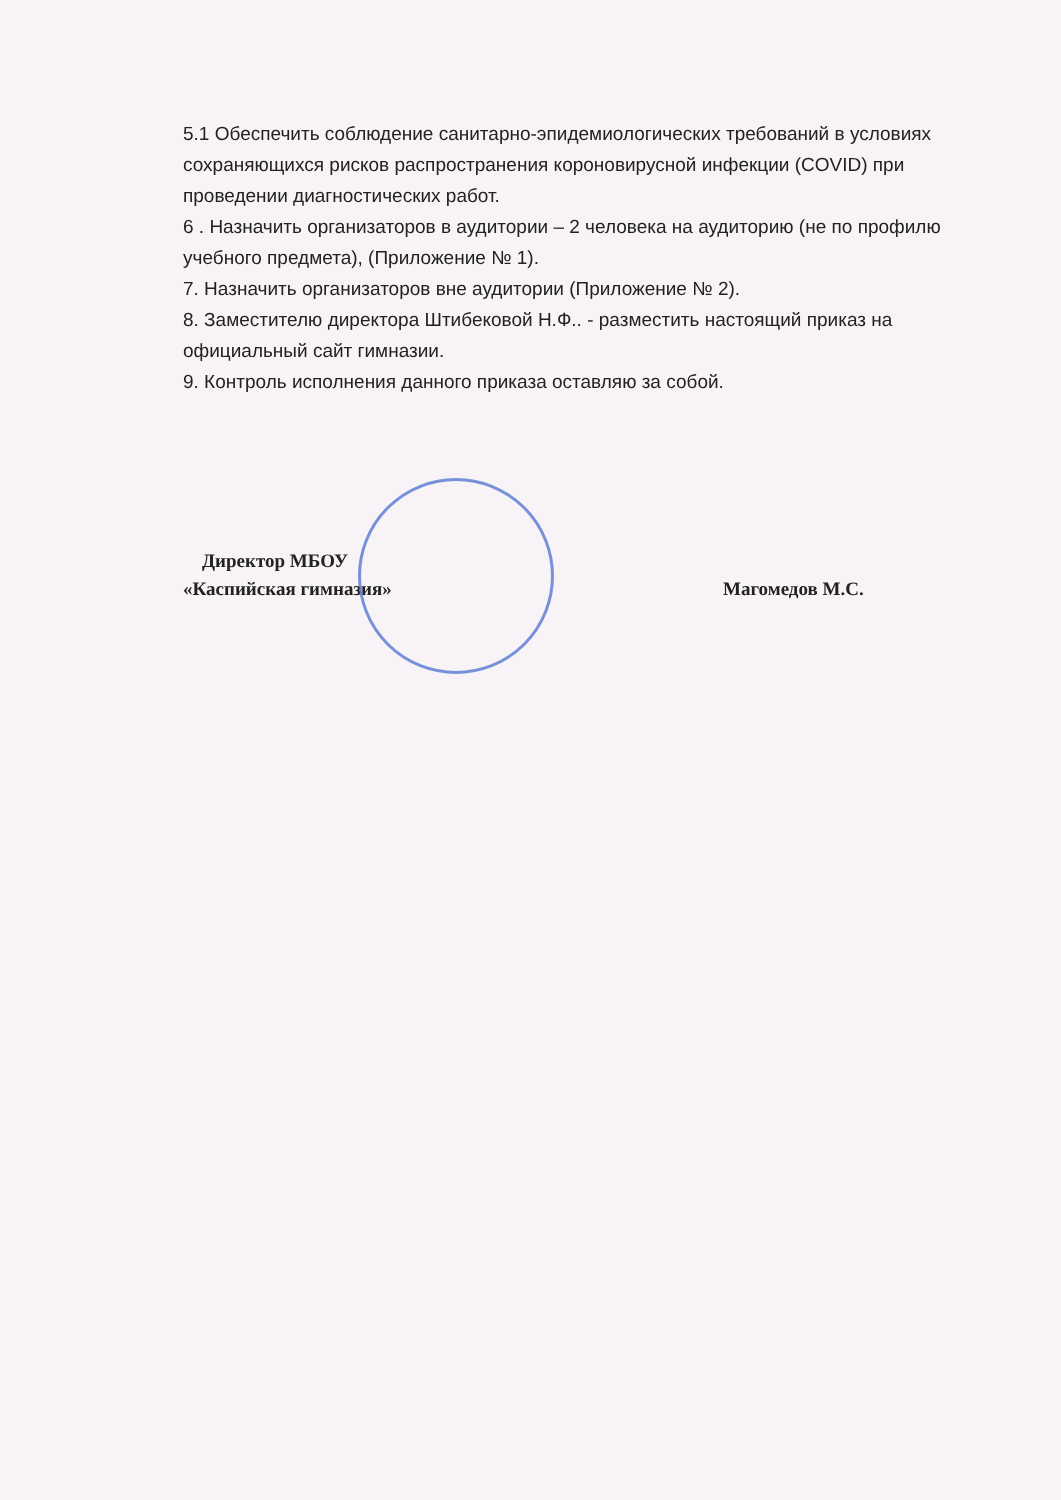5.1 Обеспечить соблюдение санитарно-эпидемиологических требований в условиях сохраняющихся рисков распространения короновирусной инфекции (COVID) при проведении диагностических работ.
6 . Назначить организаторов в аудитории – 2 человека на аудиторию (не по профилю учебного предмета), (Приложение № 1).
7. Назначить организаторов вне аудитории (Приложение № 2).
8. Заместителю директора Штибековой Н.Ф.. - разместить настоящий приказ на официальный сайт гимназии.
9. Контроль исполнения данного приказа оставляю за собой.
Директор МБОУ
«Каспийская гимназия»
Магомедов М.С.